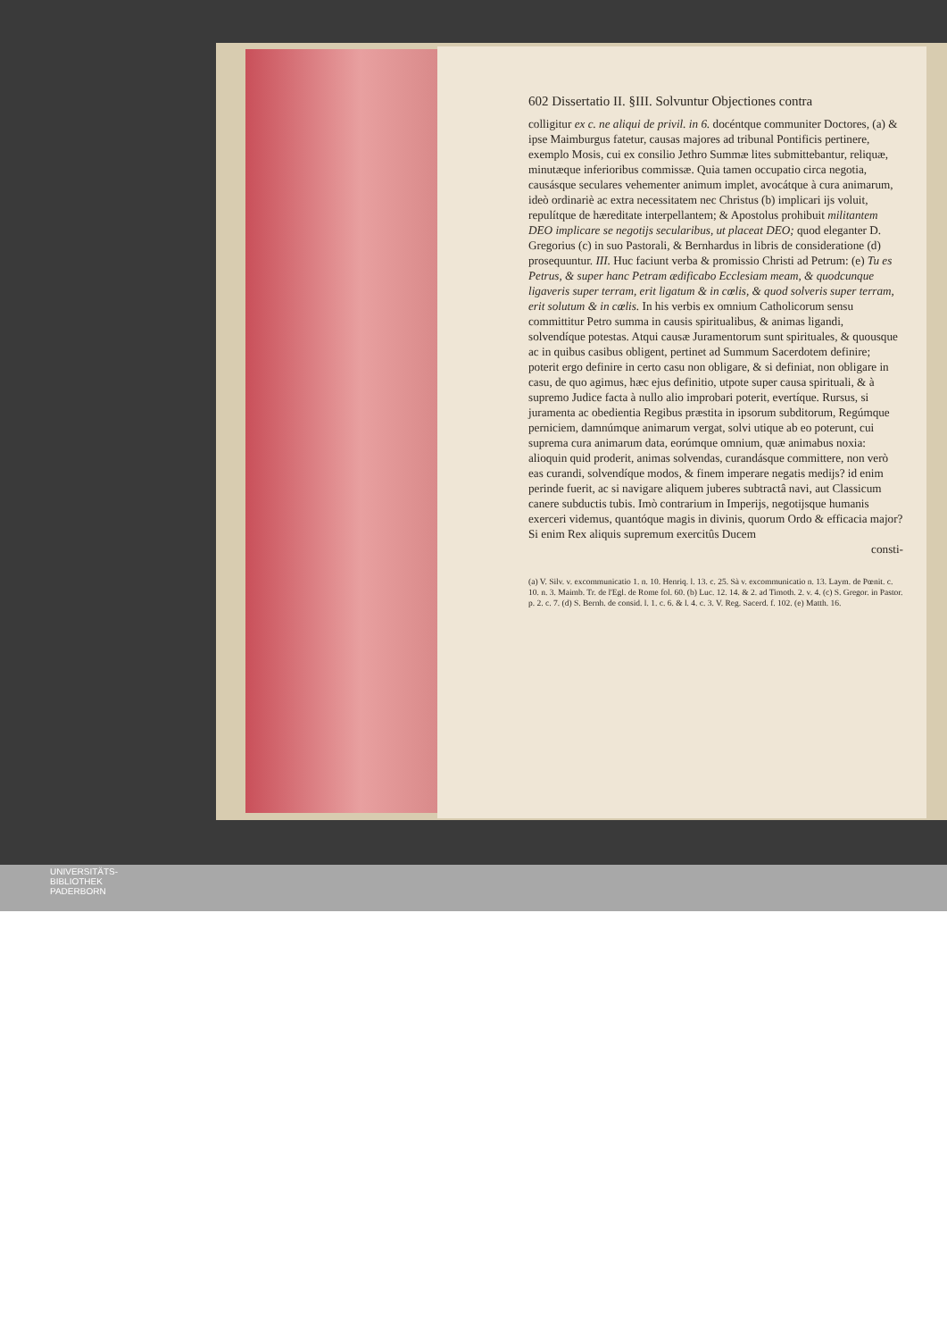602 Dissertatio II. §III. Solvuntur Objectiones contra
colligitur ex c. ne aliqui de privil. in 6. docéntque communiter Doctores, (a) & ipse Maimburgus fatetur, causas majores ad tribunal Pontificis pertinere, exemplo Mosis, cui ex consilio Jethro Summæ lites submittebantur, reliquæ, minutæque inferioribus commissæ. Quia tamen occupatio circa negotia, causásque seculares vehementer animum implet, avocátque à cura animarum, ideò ordinariè ac extra necessitatem nec Christus (b) implicari ijs voluit, repulítque de hæreditate interpellantem; & Apostolus prohibuit militantem DEO implicare se negotijs secularibus, ut placeat DEO; quod eleganter D. Gregorius (c) in suo Pastorali, & Bernhardus in libris de consideratione (d) prosequuntur. III. Huc faciunt verba & promissio Christi ad Petrum: (e) Tu es Petrus, & super hanc Petram ædificabo Ecclesiam meam, & quodcunque ligaveris super terram, erit ligatum & in cœlis, & quod solveris super terram, erit solutum & in cœlis. In his verbis ex omnium Catholicorum sensu committitur Petro summa in causis spiritualibus, & animas ligandi, solvendíque potestas. Atqui causæ Juramentorum sunt spirituales, & quousque ac in quibus casibus obligent, pertinet ad Summum Sacerdotem definire; poterit ergo definire in certo casu non obligare, & si definiat, non obligare in casu, de quo agimus, hæc ejus definitio, utpote super causa spirituali, & à supremo Judice facta à nullo alio improbari poterit, evertíque. Rursus, si juramenta ac obedientia Regibus præstita in ipsorum subditorum, Regúmque perniciem, damnúmque animarum vergat, solvi utique ab eo poterunt, cui suprema cura animarum data, eorúmque omnium, quæ animabus noxia: alioquin quid proderit, animas solvendas, curandásque committere, non verò eas curandi, solvendíque modos, & finem imperare negatis medijs? id enim perinde fuerit, ac si navigare aliquem juberes subtractâ navi, aut Classicum canere subductis tubis. Imò contrarium in Imperijs, negotijsque humanis exerceri videmus, quantóque magis in divinis, quorum Ordo & efficacia major? Si enim Rex aliquis supremum exercitûs Ducem
consti-
(a) V. Silv. v. excommunicatio 1. n. 10. Henriq. l. 13. c. 25. Sà v. excommunicatio n. 13. Laym. de Pœnit. c. 10. n. 3. Maimb. Tr. de l'Egl. de Rome fol. 60. (b) Luc. 12. 14. & 2. ad Timoth. 2. v. 4. (c) S. Gregor. in Pastor. p. 2. c. 7. (d) S. Bernh. de consid. l. 1. c. 6. & l. 4. c. 3. V. Reg. Sacerd. f. 102. (e) Matth. 16.
UNIVERSITÄTS-
BIBLIOTHEK
PADERBORN